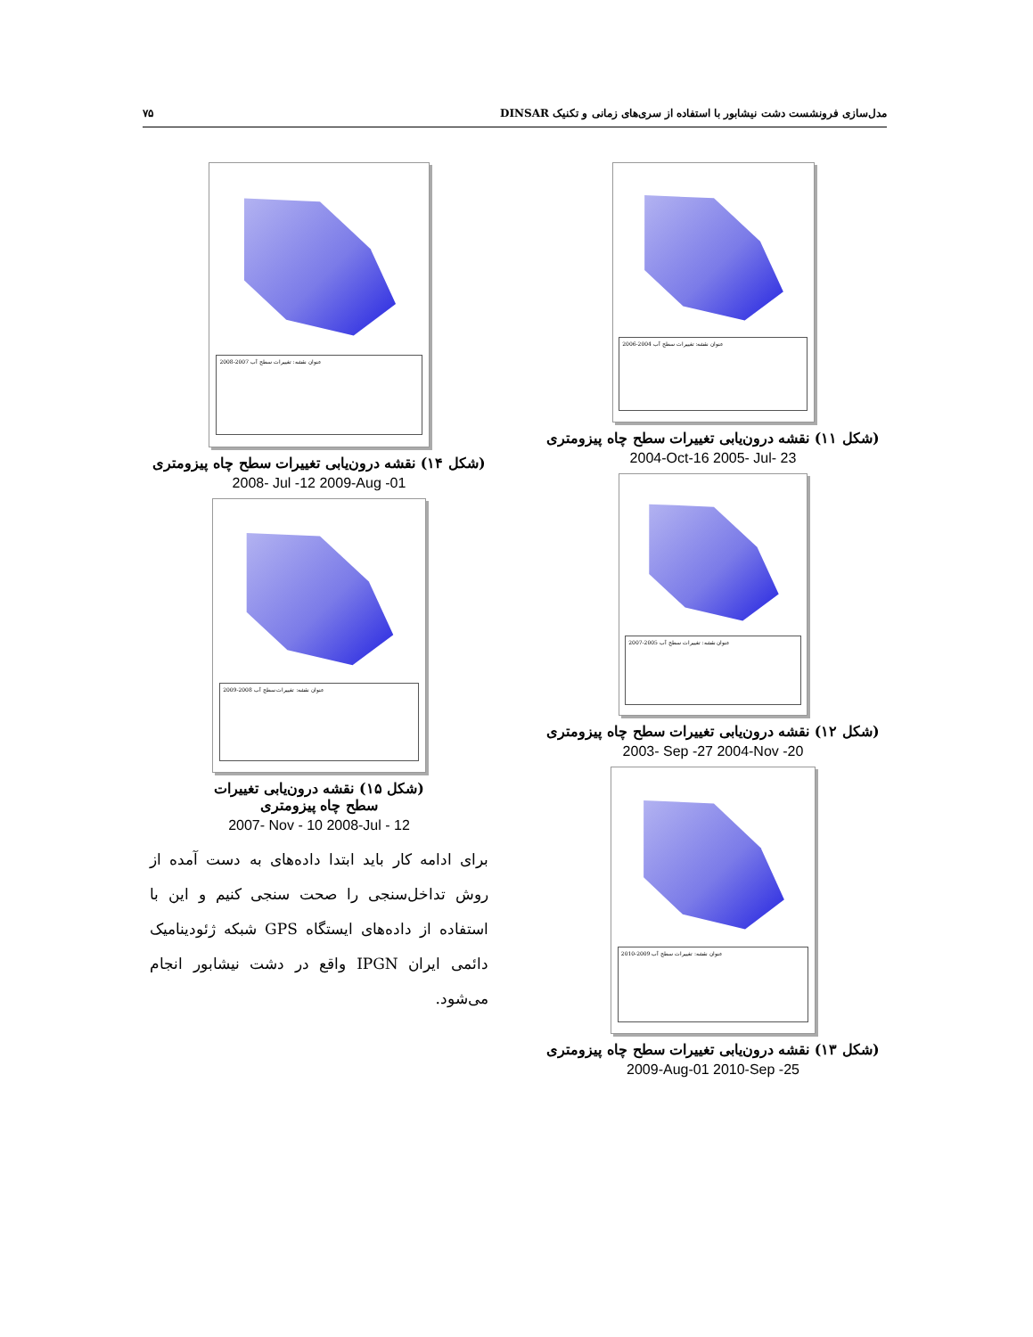۷۵ مدل‌سازی فرونشست دشت نیشابور با استفاده از سری‌های زمانی و تکنیک DINSAR
عنوان نقشه: تغییرات سطح آب 2004-2006
(شکل ۱۱) نقشه درون‌یابی تغییرات سطح چاه پیزومتری
2004-Oct-16 2005- Jul- 23
عنوان نقشه: تغییرات سطح آب 2005-2007
(شکل ۱۲) نقشه درون‌یابی تغییرات سطح چاه پیزومتری
2003- Sep -27 2004-Nov -20
عنوان نقشه: تغییرات سطح آب 2009-2010
(شکل ۱۳) نقشه درون‌یابی تغییرات سطح چاه پیزومتری
2009-Aug-01 2010-Sep -25
عنوان نقشه: تغییرات سطح آب 2007-2008
(شکل ۱۴) نقشه درون‌یابی تغییرات سطح چاه پیزومتری
2008- Jul -12 2009-Aug -01
عنوان نقشه: تغییرات سطح آب 2008-2009
(شکل ۱۵) نقشه درون‌یابی تغییرات
سطح چاه پیزومتری
2007- Nov - 10 2008-Jul - 12
برای ادامه کار باید ابتدا داده‌های به دست آمده از روش تداخل‌سنجی را صحت سنجی کنیم و این با استفاده از داده‌های ایستگاه GPS شبکه ژئودینامیک دائمی ایران IPGN واقع در دشت نیشابور انجام می‌شود.